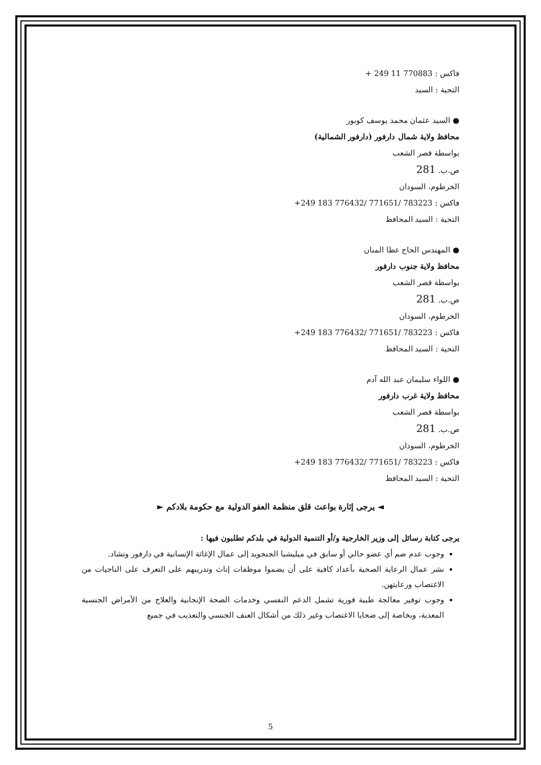فاكس : + 249 11 770883
التحية : السيد
● السيد عثمان محمد يوسف كوبور
محافظ ولاية شمال دارفور (دارفور الشمالية)
بواسطة قصر الشعب
ص.ب. 281
الخرطوم، السودان
فاكس : +249 183 776432/ 771651/ 783223
التحية : السيد المحافظ
● المهندس الحاج عطا المنان
محافظ ولاية جنوب دارفور
بواسطة قصر الشعب
ص.ب. 281
الخرطوم، السودان
فاكس : +249 183 776432/ 771651/ 783223
التحية : السيد المحافظ
● اللواء سليمان عبد الله آدم
محافظ ولاية غرب دارفور
بواسطة قصر الشعب
ص.ب. 281
الخرطوم، السودان
فاكس : +249 183 776432/ 771651/ 783223
التحية : السيد المحافظ
◄ يرجى إثارة بواعث قلق منظمة العفو الدولية مع حكومة بلادكم ►
يرجى كتابة رسائل إلى وزير الخارجية و/أو التنمية الدولية في بلدكم تطلبون فيها :
وجوب عدم ضم أي عضو حالي أو سابق في ميليشيا الجنجويد إلى عمال الإغاثة الإنسانية في دارفور وتشاد.
نشر عمال الرعاية الصحية بأعداد كافية على أن يضموا موظفات إناث وتدريبهم على التعرف على الناجيات من الاغتصاب ورعايتهن.
وجوب توفير معالجة طبية فورية تشمل الدعم النفسي وخدمات الصحة الإنجابية والعلاج من الأمراض الجنسية المعدية، وبخاصة إلى ضحايا الاغتصاب وغير ذلك من أشكال العنف الجنسي والتعذيب في جميع
5